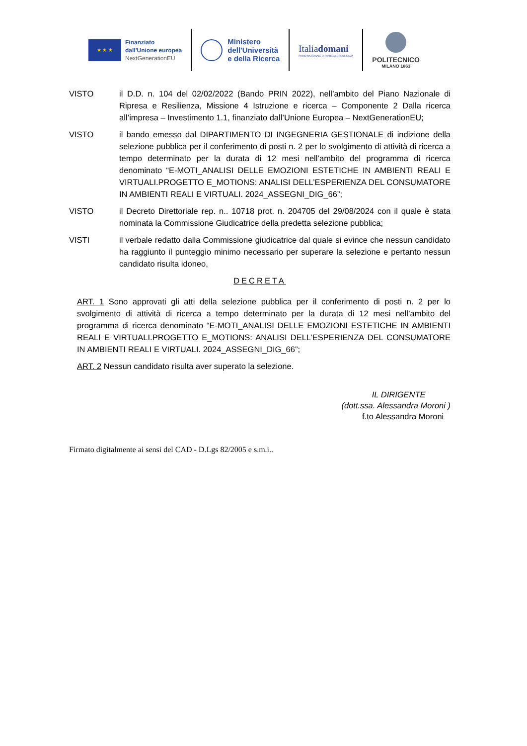★ ★ ★
Finanziato
dall'Unione europea
NextGenerationEU
Ministero
dell'Università
e della Ricerca
Italiadomani
PIANO NAZIONALE DI RIPRESA E RESILIENZA
POLITECNICO
MILANO 1863
VISTO il D.D. n. 104 del 02/02/2022 (Bando PRIN 2022), nell’ambito del Piano Nazionale di Ripresa e Resilienza, Missione 4 Istruzione e ricerca – Componente 2 Dalla ricerca all’impresa – Investimento 1.1, finanziato dall’Unione Europea – NextGenerationEU;
VISTO il bando emesso dal DIPARTIMENTO DI INGEGNERIA GESTIONALE di indizione della selezione pubblica per il conferimento di posti n. 2 per lo svolgimento di attività di ricerca a tempo determinato per la durata di 12 mesi nell’ambito del programma di ricerca denominato “E-MOTI_ANALISI DELLE EMOZIONI ESTETICHE IN AMBIENTI REALI E VIRTUALI.PROGETTO E_MOTIONS: ANALISI DELL’ESPERIENZA DEL CONSUMATORE IN AMBIENTI REALI E VIRTUALI. 2024_ASSEGNI_DIG_66”;
VISTO il Decreto Direttoriale rep. n.. 10718 prot. n. 204705 del 29/08/2024 con il quale è stata nominata la Commissione Giudicatrice della predetta selezione pubblica;
VISTI il verbale redatto dalla Commissione giudicatrice dal quale si evince che nessun candidato ha raggiunto il punteggio minimo necessario per superare la selezione e pertanto nessun candidato risulta idoneo,
DECRETA
ART. 1 Sono approvati gli atti della selezione pubblica per il conferimento di posti n. 2 per lo svolgimento di attività di ricerca a tempo determinato per la durata di 12 mesi nell’ambito del programma di ricerca denominato “E-MOTI_ANALISI DELLE EMOZIONI ESTETICHE IN AMBIENTI REALI E VIRTUALI.PROGETTO E_MOTIONS: ANALISI DELL’ESPERIENZA DEL CONSUMATORE IN AMBIENTI REALI E VIRTUALI. 2024_ASSEGNI_DIG_66”;
ART. 2 Nessun candidato risulta aver superato la selezione.
IL DIRIGENTE
(dott.ssa. Alessandra Moroni )
f.to Alessandra Moroni
Firmato digitalmente ai sensi del CAD - D.Lgs 82/2005 e s.m.i..